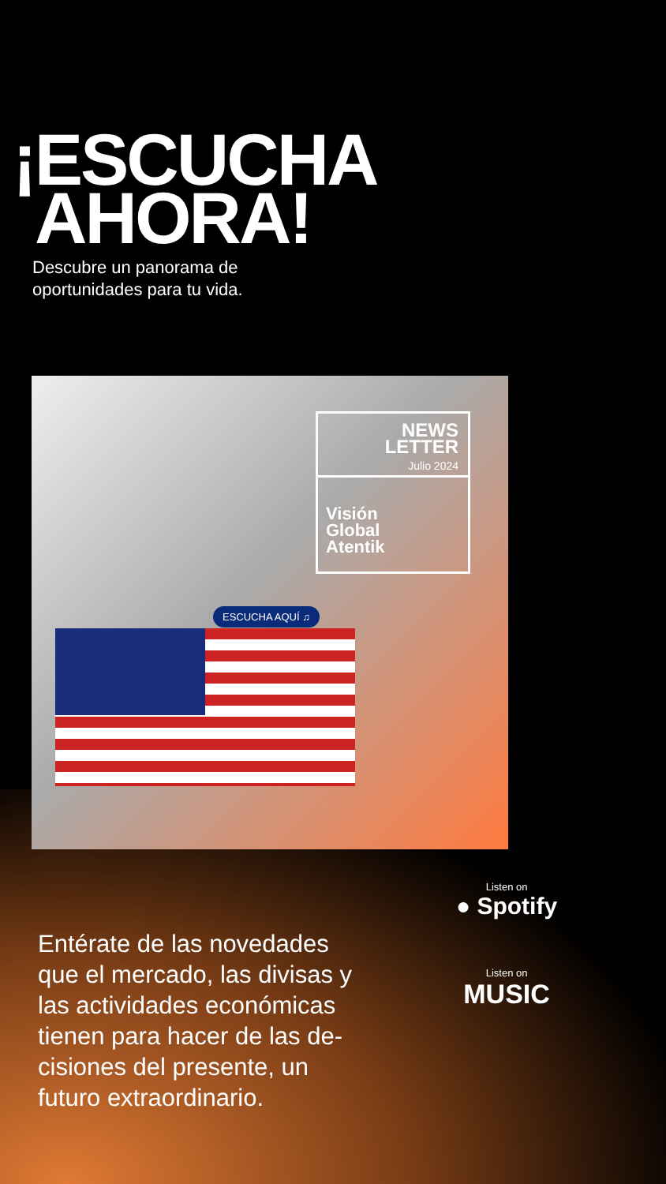¡ESCUCHA
AHORA!
Descubre un panorama de
oportunidades para tu vida.
NEWS
LETTER
Julio 2024
Visión
Global
Atentik
ESCUCHA AQUÍ ♫
Entérate de las novedades que el mercado, las divisas y las actividades económicas tienen para hacer de las de-cisiones del presente, un futuro extraordinario.
Listen on
● Spotify
Listen on
MUSIC